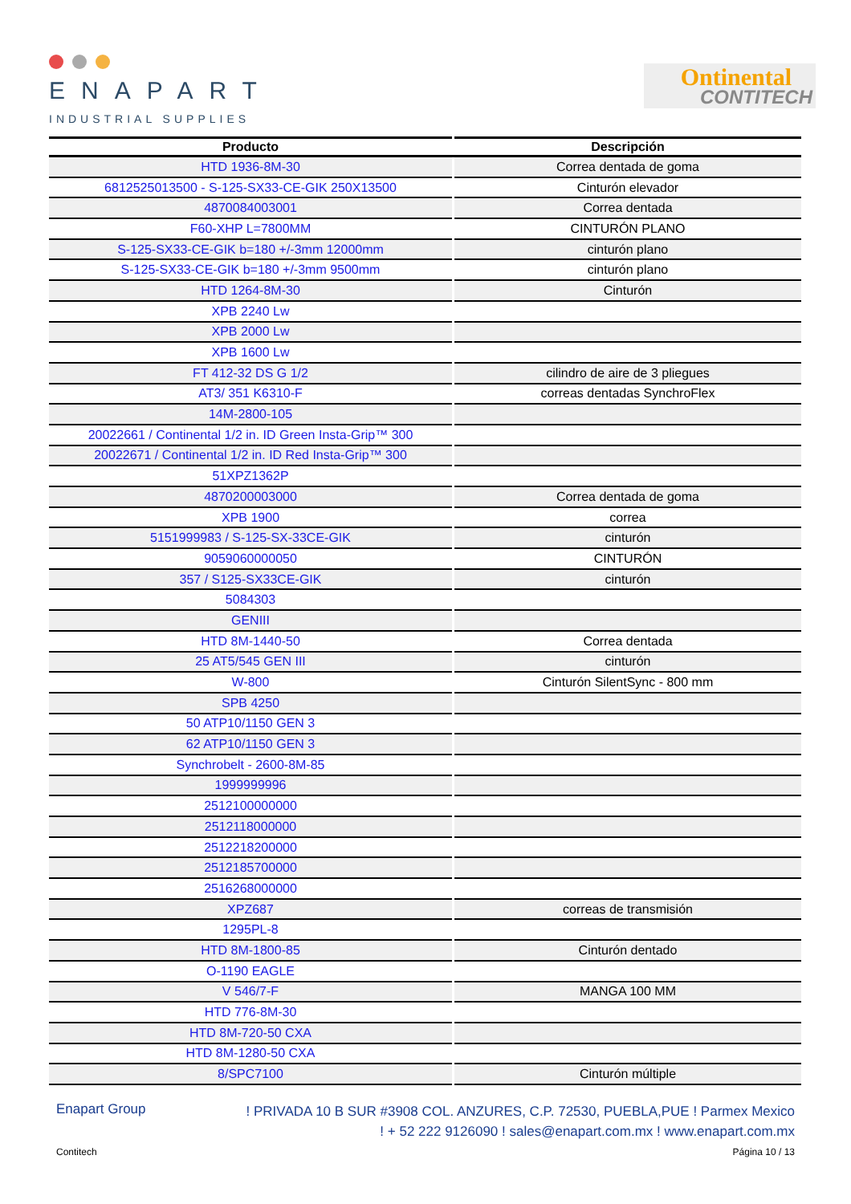ENAPART
INDUSTRIAL SUPPLIES
Ontinental
CONTITECH
| Producto | Descripción |
| --- | --- |
| HTD 1936-8M-30 | Correa dentada de goma |
| 6812525013500 - S-125-SX33-CE-GIK 250X13500 | Cinturón elevador |
| 4870084003001 | Correa dentada |
| F60-XHP L=7800MM | CINTURÓN PLANO |
| S-125-SX33-CE-GIK b=180 +/-3mm 12000mm | cinturón plano |
| S-125-SX33-CE-GIK b=180 +/-3mm 9500mm | cinturón plano |
| HTD 1264-8M-30 | Cinturón |
| XPB 2240 Lw | |
| XPB 2000 Lw | |
| XPB 1600 Lw | |
| FT 412-32 DS G 1/2 | cilindro de aire de 3 pliegues |
| AT3/ 351 K6310-F | correas dentadas SynchroFlex |
| 14M-2800-105 | |
| 20022661 / Continental 1/2 in. ID Green Insta-Grip™ 300 | |
| 20022671 / Continental 1/2 in. ID Red Insta-Grip™ 300 | |
| 51XPZ1362P | |
| 4870200003000 | Correa dentada de goma |
| XPB 1900 | correa |
| 5151999983 / S-125-SX-33CE-GIK | cinturón |
| 9059060000050 | CINTURÓN |
| 357 / S125-SX33CE-GIK | cinturón |
| 5084303 | |
| GENIII | |
| HTD 8M-1440-50 | Correa dentada |
| 25 AT5/545 GEN III | cinturón |
| W-800 | Cinturón SilentSync - 800 mm |
| SPB 4250 | |
| 50 ATP10/1150 GEN 3 | |
| 62 ATP10/1150 GEN 3 | |
| Synchrobelt - 2600-8M-85 | |
| 1999999996 | |
| 2512100000000 | |
| 2512118000000 | |
| 2512218200000 | |
| 2512185700000 | |
| 2516268000000 | |
| XPZ687 | correas de transmisión |
| 1295PL-8 | |
| HTD 8M-1800-85 | Cinturón dentado |
| O-1190 EAGLE | |
| V 546/7-F | MANGA 100 MM |
| HTD 776-8M-30 | |
| HTD 8M-720-50 CXA | |
| HTD 8M-1280-50 CXA | |
| 8/SPC7100 | Cinturón múltiple |
Enapart Group
! PRIVADA 10 B SUR #3908 COL. ANZURES, C.P. 72530, PUEBLA,PUE ! Parmex Mexico
! + 52 222 9126090 ! sales@enapart.com.mx ! www.enapart.com.mx
Contitech Página 10 / 13